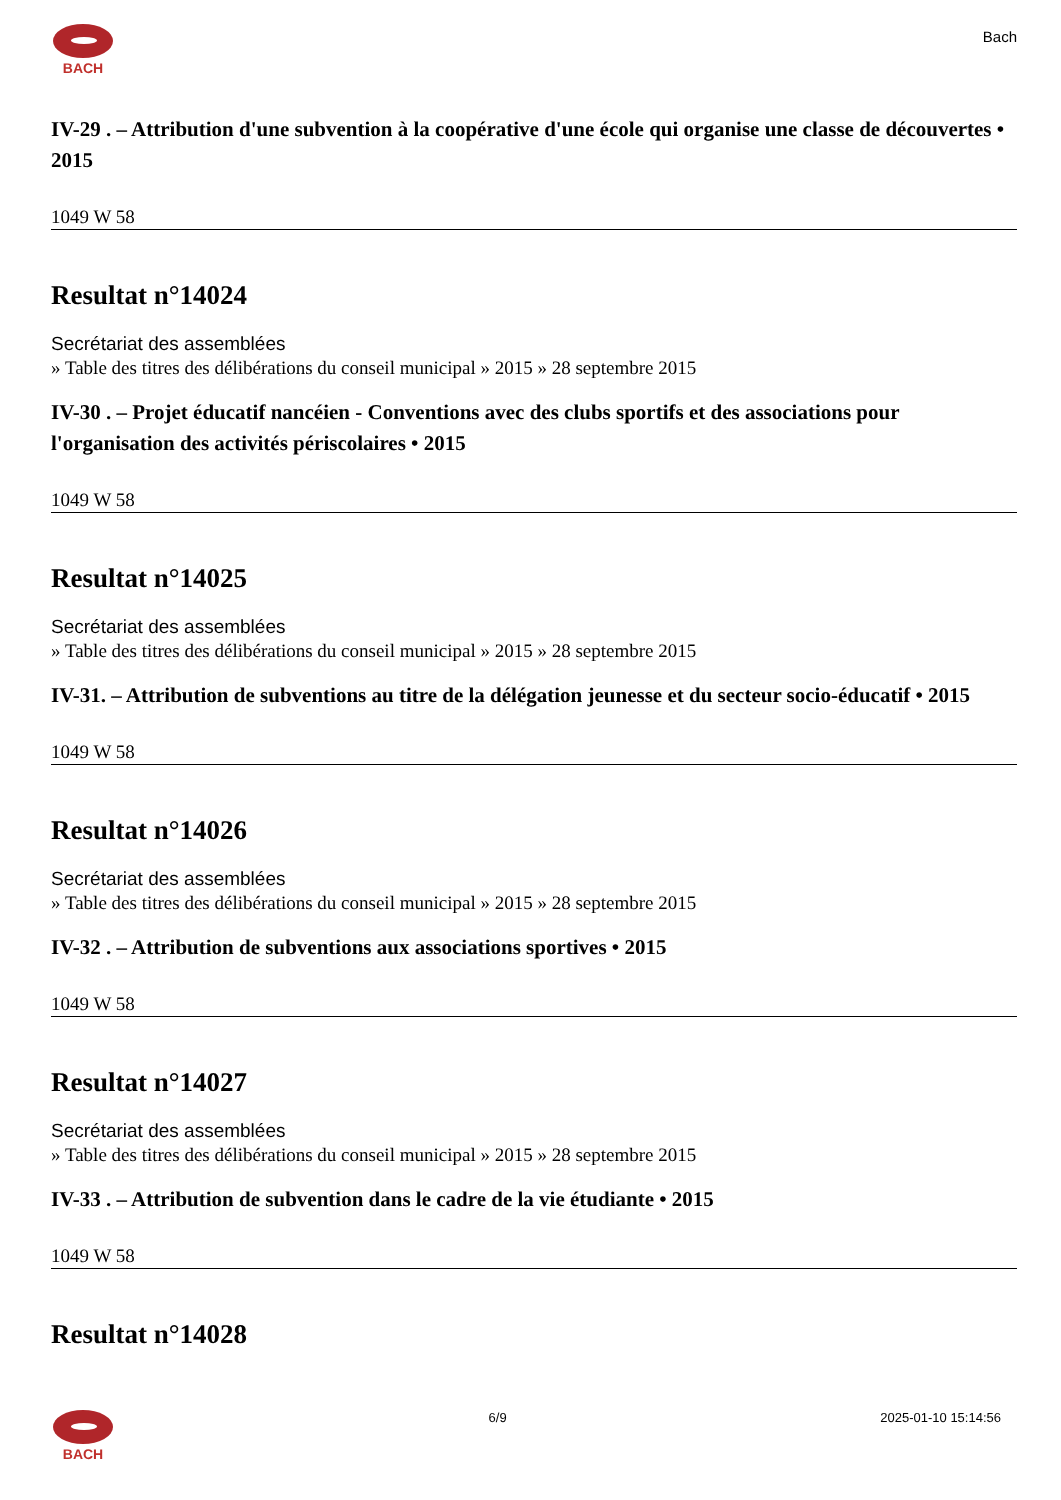BACH
Bach
IV-29 . – Attribution d'une subvention à la coopérative d'une école qui organise une classe de découvertes • 2015
1049 W 58
Resultat n°14024
Secrétariat des assemblées
» Table des titres des délibérations du conseil municipal » 2015 » 28 septembre 2015
IV-30 . – Projet éducatif nancéien - Conventions avec des clubs sportifs et des associations pour l'organisation des activités périscolaires • 2015
1049 W 58
Resultat n°14025
Secrétariat des assemblées
» Table des titres des délibérations du conseil municipal » 2015 » 28 septembre 2015
IV-31. – Attribution de subventions au titre de la délégation jeunesse et du secteur socio-éducatif • 2015
1049 W 58
Resultat n°14026
Secrétariat des assemblées
» Table des titres des délibérations du conseil municipal » 2015 » 28 septembre 2015
IV-32 . – Attribution de subventions aux associations sportives • 2015
1049 W 58
Resultat n°14027
Secrétariat des assemblées
» Table des titres des délibérations du conseil municipal » 2015 » 28 septembre 2015
IV-33 . – Attribution de subvention dans le cadre de la vie étudiante • 2015
1049 W 58
Resultat n°14028
BACH 6/9 2025-01-10 15:14:56